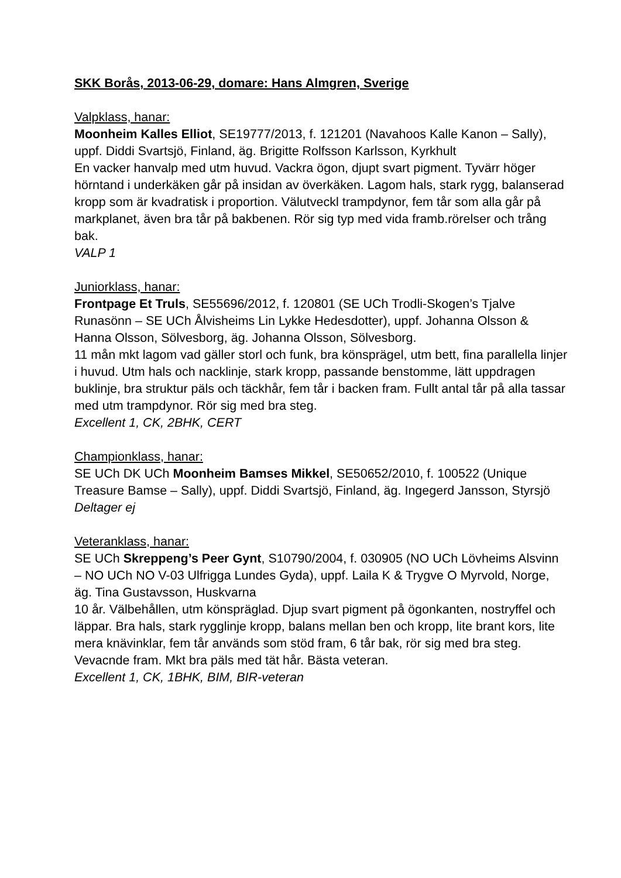SKK Borås, 2013-06-29, domare: Hans Almgren, Sverige
Valpklass, hanar:
Moonheim Kalles Elliot, SE19777/2013, f. 121201 (Navahoos Kalle Kanon – Sally), uppf. Diddi Svartsjö, Finland, äg. Brigitte Rolfsson Karlsson, Kyrkhult
En vacker hanvalp med utm huvud. Vackra ögon, djupt svart pigment. Tyvärr höger hörntand i underkäken går på insidan av överkäken. Lagom hals, stark rygg, balanserad kropp som är kvadratisk i proportion. Välutveckl trampdynor, fem tår som alla går på markplanet, även bra tår på bakbenen. Rör sig typ med vida framb.rörelser och trång bak.
VALP 1
Juniorklass, hanar:
Frontpage Et Truls, SE55696/2012, f. 120801 (SE UCh Trodli-Skogen’s Tjalve Runasönn – SE UCh Ålvisheims Lin Lykke Hedesdotter), uppf. Johanna Olsson & Hanna Olsson, Sölvesborg, äg. Johanna Olsson, Sölvesborg.
11 mån mkt lagom vad gäller storl och funk, bra könsprägel, utm bett, fina parallella linjer i huvud. Utm hals och nacklinje, stark kropp, passande benstomme, lätt uppdragen buklinje, bra struktur päls och täckhår, fem tår i backen fram. Fullt antal tår på alla tassar med utm trampdynor. Rör sig med bra steg.
Excellent 1, CK, 2BHK, CERT
Championklass, hanar:
SE UCh DK UCh Moonheim Bamses Mikkel, SE50652/2010, f. 100522 (Unique Treasure Bamse – Sally), uppf. Diddi Svartsjö, Finland, äg. Ingegerd Jansson, Styrsjö
Deltager ej
Veteranklass, hanar:
SE UCh Skreppeng’s Peer Gynt, S10790/2004, f. 030905 (NO UCh Lövheims Alsvinn – NO UCh NO V-03 Ulfrigga Lundes Gyda), uppf. Laila K & Trygve O Myrvold, Norge, äg. Tina Gustavsson, Huskvarna
10 år. Välbehållen, utm könspräglad. Djup svart pigment på ögonkanten, nostryffel och läppar. Bra hals, stark rygglinje kropp, balans mellan ben och kropp, lite brant kors, lite mera knävinklar, fem tår används som stöd fram, 6 tår bak, rör sig med bra steg. Vevacnde fram. Mkt bra päls med tät hår. Bästa veteran.
Excellent 1, CK, 1BHK, BIM, BIR-veteran